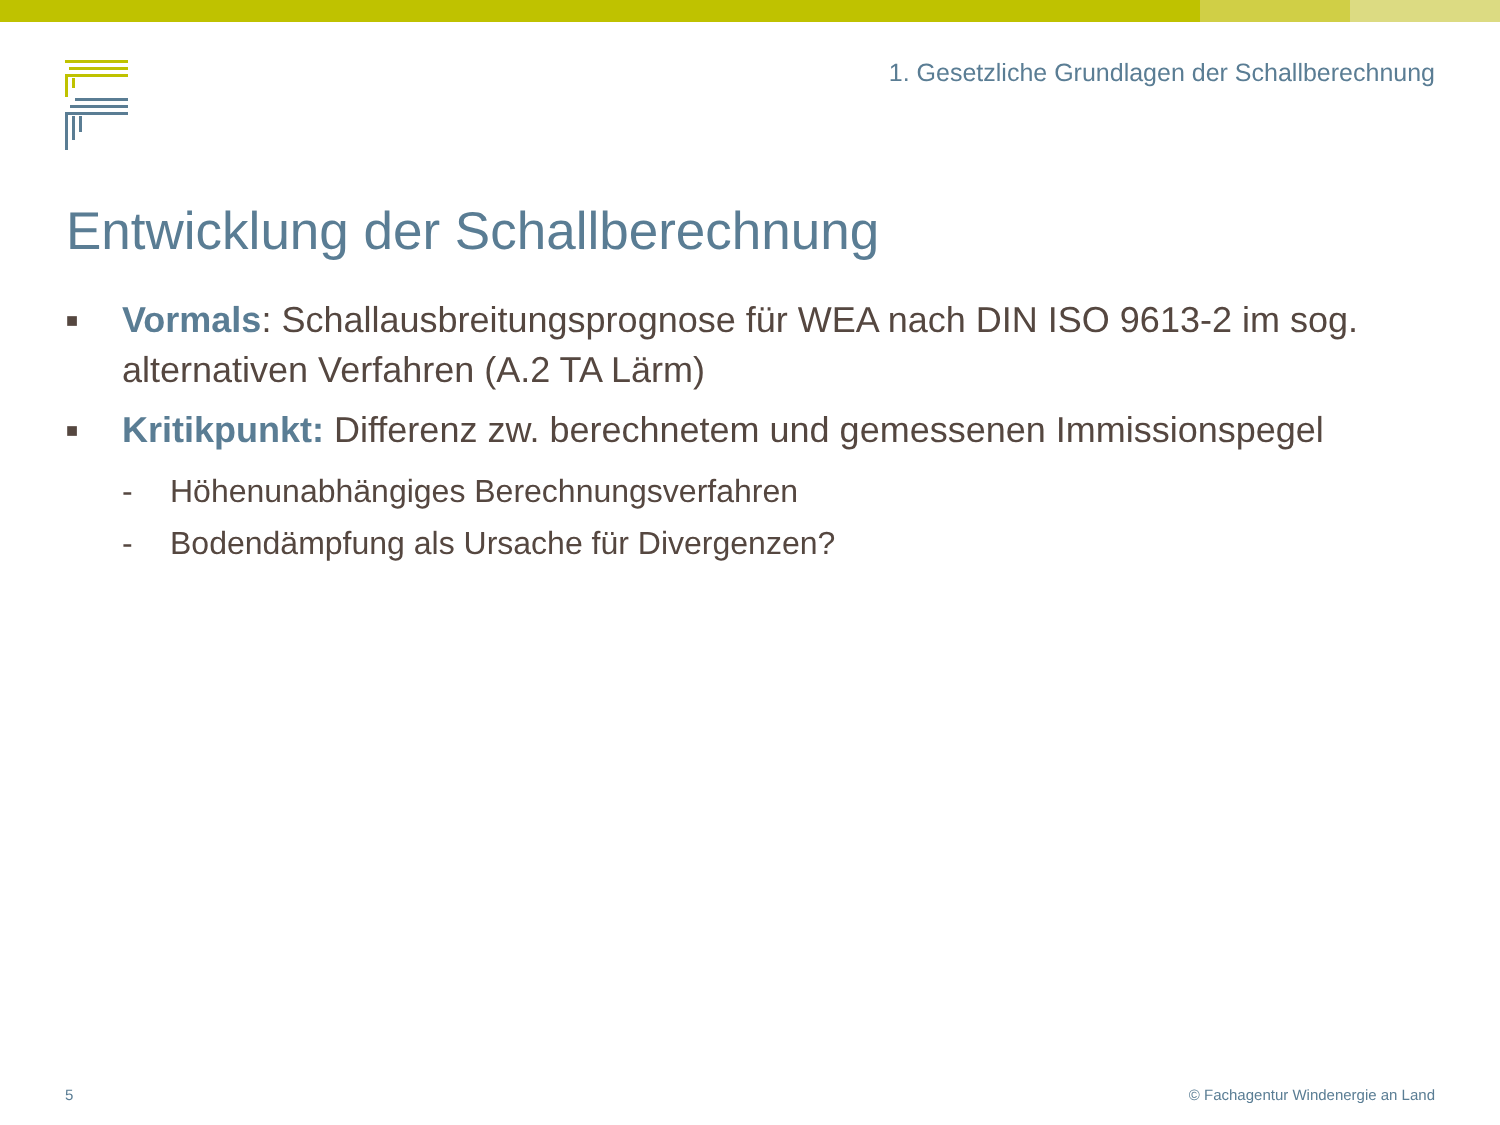1. Gesetzliche Grundlagen der Schallberechnung
Entwicklung der Schallberechnung
■
Vormals: Schallausbreitungsprognose für WEA nach DIN ISO 9613-2 im sog. alternativen Verfahren (A.2 TA Lärm)
■
Kritikpunkt: Differenz zw. berechnetem und gemessenen Immissionspegel
- Höhenunabhängiges Berechnungsverfahren
- Bodendämpfung als Ursache für Divergenzen?
5
© Fachagentur Windenergie an Land